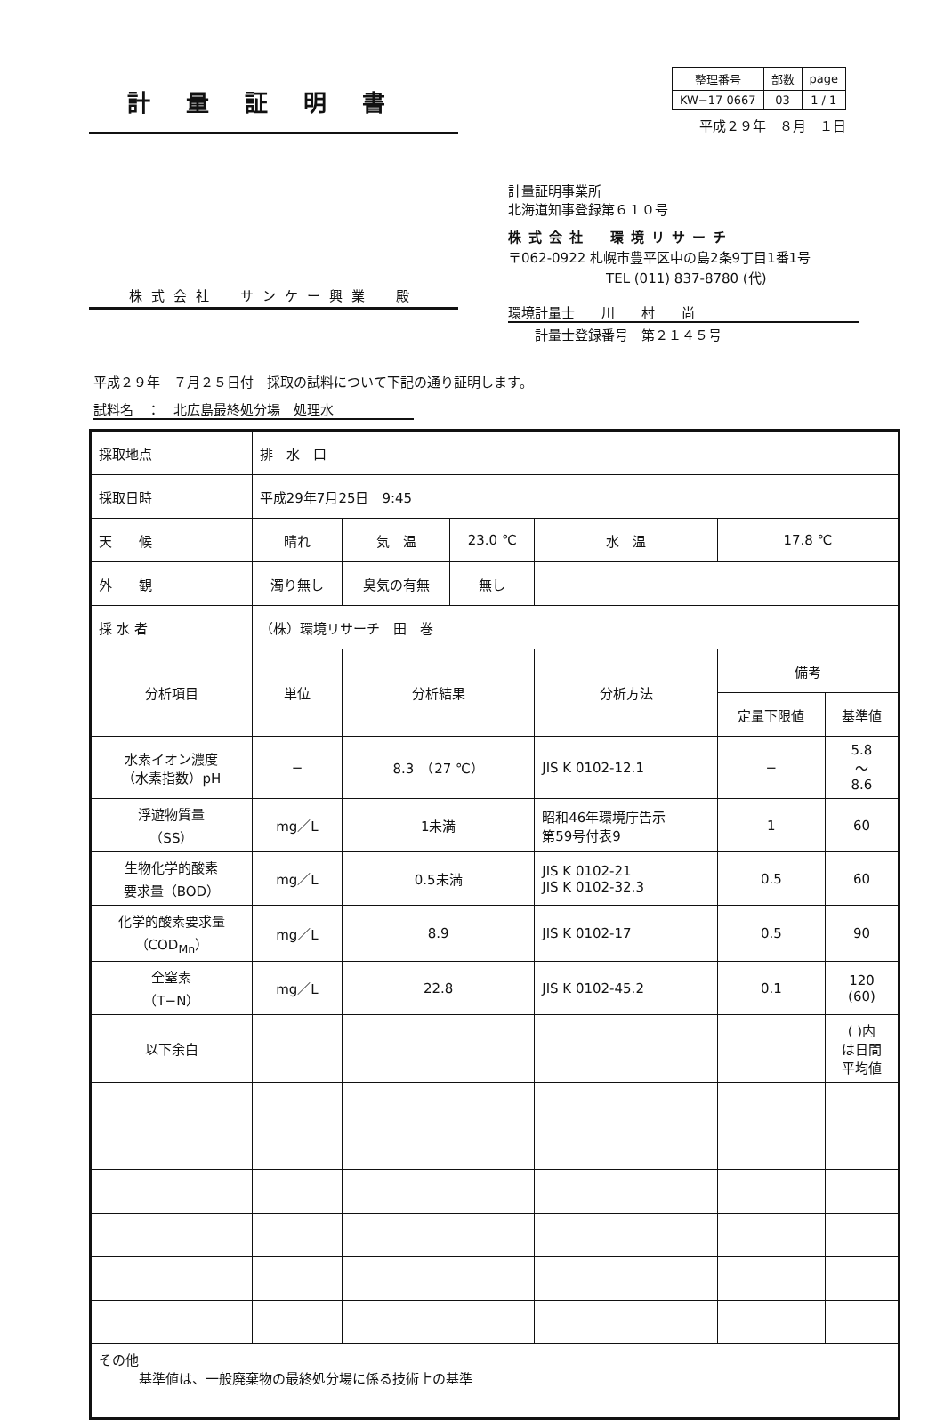計量証明書
| 整理番号 | 部数 | page |
| KW−17 0667 | 03 | 1 / 1 |
平成２９年　８月　１日
株式会社　サンケー興業　殿
計量証明事業所
北海道知事登録第６１０号
株式会社　環境リサーチ
〒062-0922 札幌市豊平区中の島2条9丁目1番1号
TEL (011) 837-8780 (代)
環境計量士　　川　　村　　尚
計量士登録番号　第２１４５号
平成２９年　７月２５日付　採取の試料について下記の通り証明します。
試料名　：　北広島最終処分場　処理水
| 採取地点 | 排 水 口 | | | | | |
| 採取日時 | 平成29年7月25日 9:45 | | | | | |
| 天 候 | 晴れ | 気 温 | 23.0 ℃ | 水 温 | 17.8 ℃ | |
| 外 観 | 濁り無し | 臭気の有無 | 無し | | | |
| 採 水 者 | （株）環境リサーチ 田 巻 | | | | | |
| 分析項目 | 単位 | 分析結果 | | 分析方法 | 備考 | |
| | | | | | 定量下限値 | 基準値 |
| 水素イオン濃度 （水素指数）pH | − | 8.3 （27 ℃） | | JIS K 0102-12.1 | − | 5.8 〜 8.6 |
| 浮遊物質量 （SS） | mg／L | 1未満 | | 昭和46年環境庁告示 第59号付表9 | 1 | 60 |
| 生物化学的酸素 要求量（BOD） | mg／L | 0.5未満 | | JIS K 0102-21 JIS K 0102-32.3 | 0.5 | 60 |
| 化学的酸素要求量 （COD<sub>Mn</sub>） | mg／L | 8.9 | | JIS K 0102-17 | 0.5 | 90 |
| 全窒素 （T−N） | mg／L | 22.8 | | JIS K 0102-45.2 | 0.1 | 120 (60) |
| 以下余白 | | | | | | ( )内 は日間 平均値 |
| その他 基準値は、一般廃棄物の最終処分場に係る技術上の基準 | | | | | | |